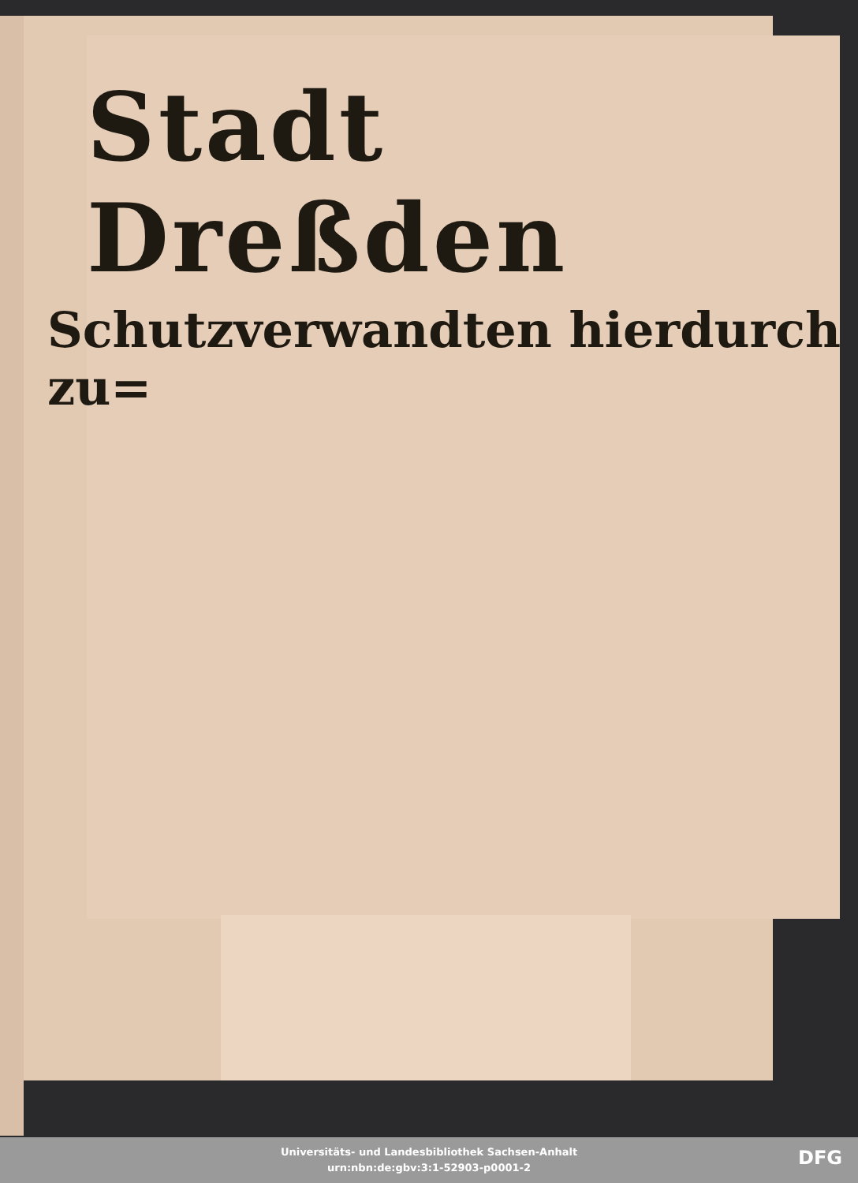Stadt Dreßden
Schutzverwandten hierdurch zu=
Universitäts- und Landesbibliothek Sachsen-Anhalt
urn:nbn:de:gbv:3:1-52903-p0001-2
DFG